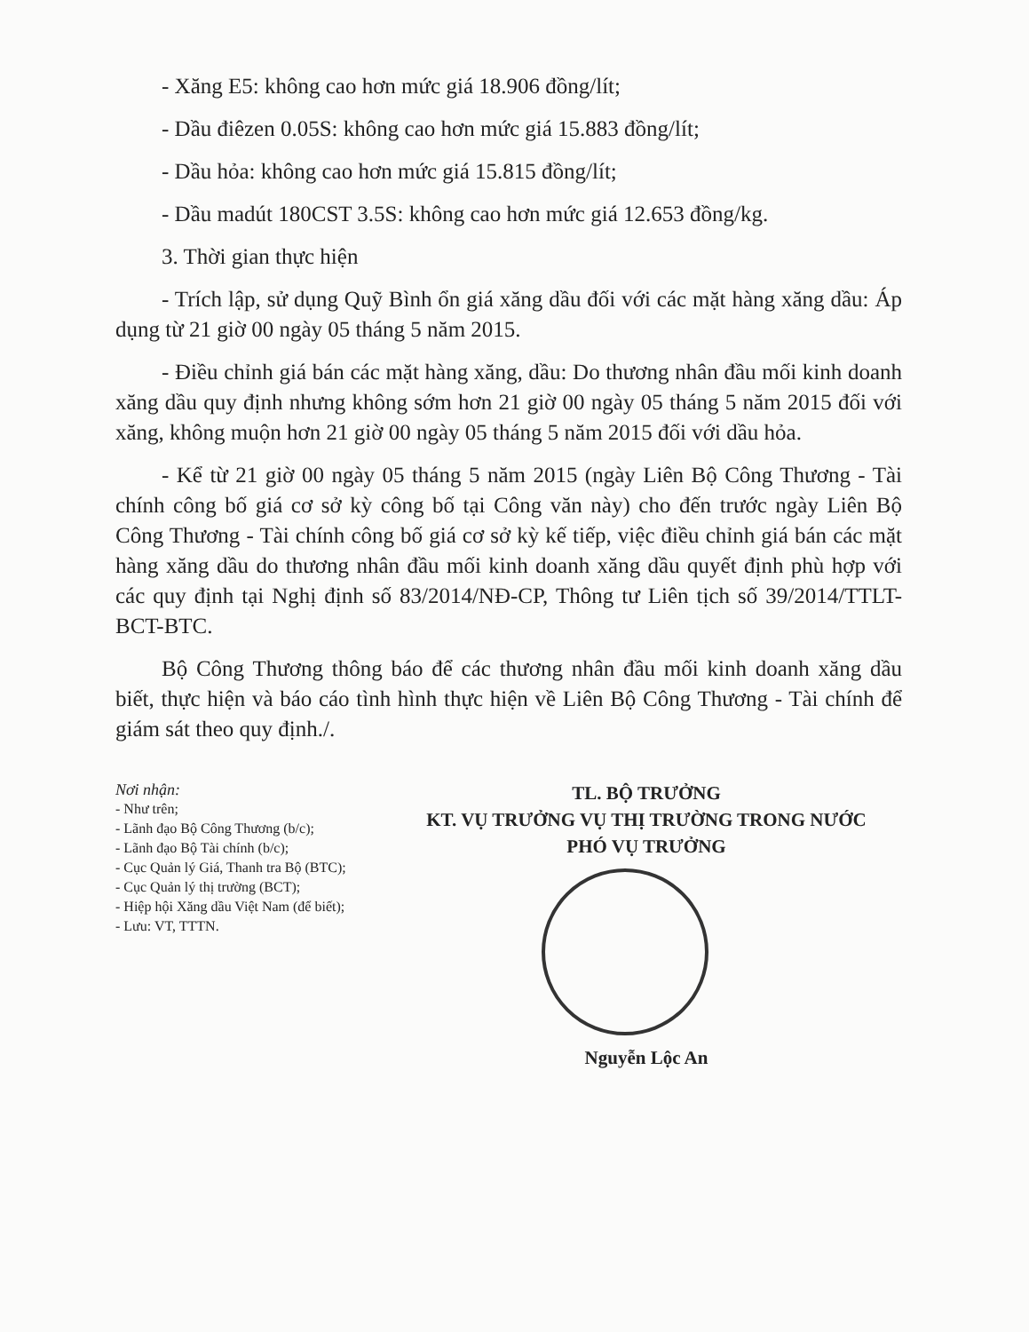- Xăng E5: không cao hơn mức giá 18.906 đồng/lít;
- Dầu điêzen 0.05S: không cao hơn mức giá 15.883 đồng/lít;
- Dầu hỏa: không cao hơn mức giá 15.815 đồng/lít;
- Dầu madút 180CST 3.5S: không cao hơn mức giá 12.653 đồng/kg.
3. Thời gian thực hiện
- Trích lập, sử dụng Quỹ Bình ổn giá xăng dầu đối với các mặt hàng xăng dầu: Áp dụng từ 21 giờ 00 ngày 05 tháng 5 năm 2015.
- Điều chỉnh giá bán các mặt hàng xăng, dầu: Do thương nhân đầu mối kinh doanh xăng dầu quy định nhưng không sớm hơn 21 giờ 00 ngày 05 tháng 5 năm 2015 đối với xăng, không muộn hơn 21 giờ 00 ngày 05 tháng 5 năm 2015 đối với dầu hỏa.
- Kể từ 21 giờ 00 ngày 05 tháng 5 năm 2015 (ngày Liên Bộ Công Thương - Tài chính công bố giá cơ sở kỳ công bố tại Công văn này) cho đến trước ngày Liên Bộ Công Thương - Tài chính công bố giá cơ sở kỳ kế tiếp, việc điều chỉnh giá bán các mặt hàng xăng dầu do thương nhân đầu mối kinh doanh xăng dầu quyết định phù hợp với các quy định tại Nghị định số 83/2014/NĐ-CP, Thông tư Liên tịch số 39/2014/TTLT-BCT-BTC.
Bộ Công Thương thông báo để các thương nhân đầu mối kinh doanh xăng dầu biết, thực hiện và báo cáo tình hình thực hiện về Liên Bộ Công Thương - Tài chính để giám sát theo quy định./.
Nơi nhận:
- Như trên;
- Lãnh đạo Bộ Công Thương (b/c);
- Lãnh đạo Bộ Tài chính (b/c);
- Cục Quản lý Giá, Thanh tra Bộ (BTC);
- Cục Quản lý thị trường (BCT);
- Hiệp hội Xăng dầu Việt Nam (để biết);
- Lưu: VT, TTTN.
TL. BỘ TRƯỞNG
KT. VỤ TRƯỞNG VỤ THỊ TRƯỜNG TRONG NƯỚC
PHÓ VỤ TRƯỞNG
Nguyễn Lộc An